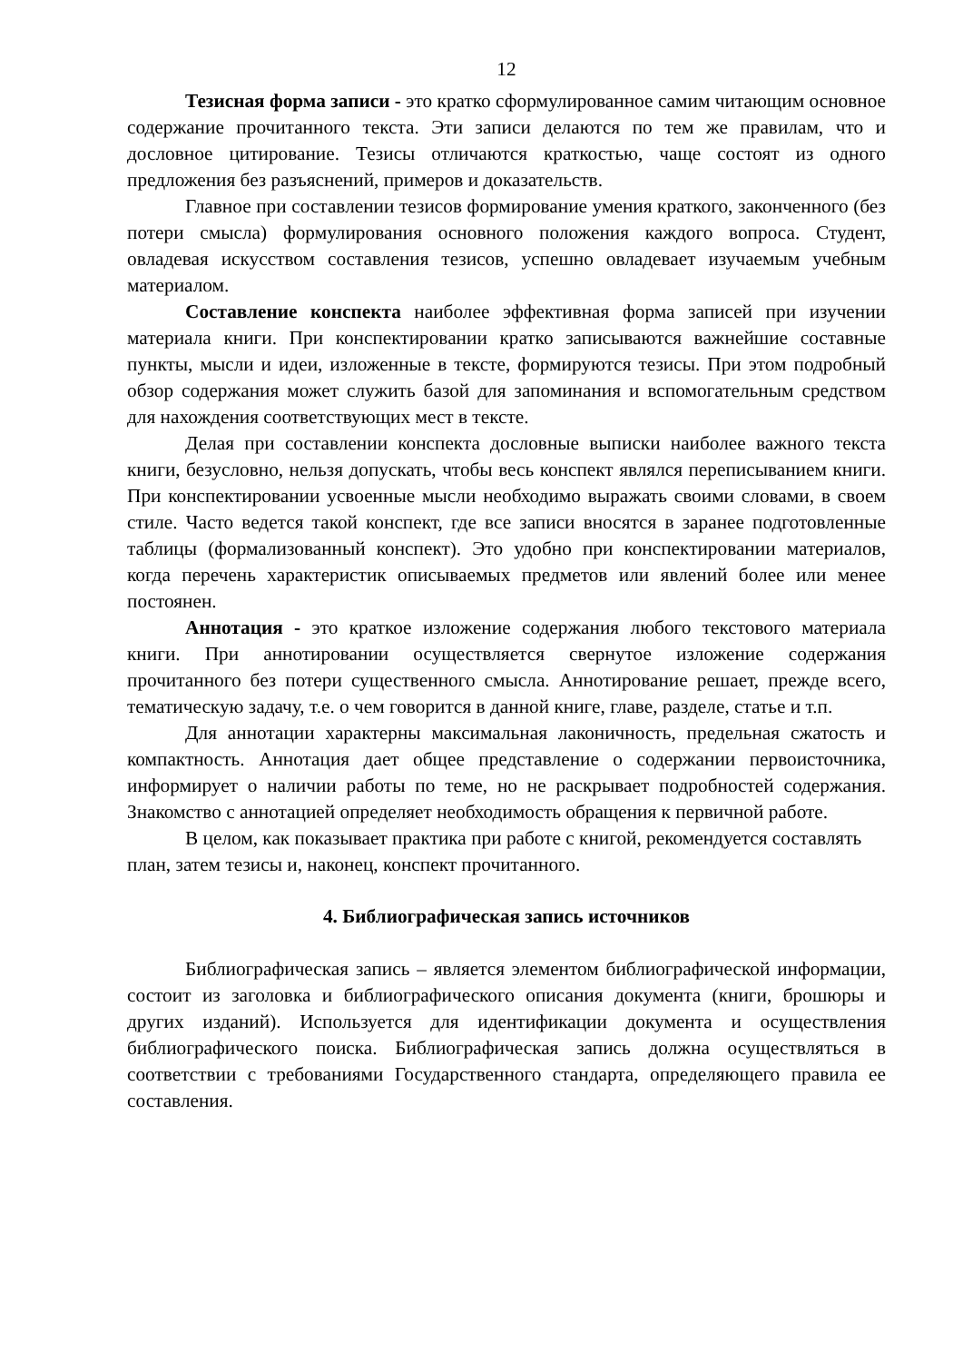12
Тезисная форма записи - это кратко сформулированное самим читающим основное содержание прочитанного текста. Эти записи делаются по тем же правилам, что и дословное цитирование. Тезисы отличаются краткостью, чаще состоят из одного предложения без разъяснений, примеров и доказательств.
Главное при составлении тезисов формирование умения краткого, законченного (без потери смысла) формулирования основного положения каждого вопроса. Студент, овладевая искусством составления тезисов, успешно овладевает изучаемым учебным материалом.
Составление конспекта наиболее эффективная форма записей при изучении материала книги. При конспектировании кратко записываются важнейшие составные пункты, мысли и идеи, изложенные в тексте, формируются тезисы. При этом подробный обзор содержания может служить базой для запоминания и вспомогательным средством для нахождения соответствующих мест в тексте.
Делая при составлении конспекта дословные выписки наиболее важного текста книги, безусловно, нельзя допускать, чтобы весь конспект являлся переписыванием книги. При конспектировании усвоенные мысли необходимо выражать своими словами, в своем стиле. Часто ведется такой конспект, где все записи вносятся в заранее подготовленные таблицы (формализованный конспект). Это удобно при конспектировании материалов, когда перечень характеристик описываемых предметов или явлений более или менее постоянен.
Аннотация - это краткое изложение содержания любого текстового материала книги. При аннотировании осуществляется свернутое изложение содержания прочитанного без потери существенного смысла. Аннотирование решает, прежде всего, тематическую задачу, т.е. о чем говорится в данной книге, главе, разделе, статье и т.п.
Для аннотации характерны максимальная лаконичность, предельная сжатость и компактность. Аннотация дает общее представление о содержании первоисточника, информирует о наличии работы по теме, но не раскрывает подробностей содержания. Знакомство с аннотацией определяет необходимость обращения к первичной работе.
В целом, как показывает практика при работе с книгой, рекомендуется составлять план, затем тезисы и, наконец, конспект прочитанного.
4. Библиографическая запись источников
Библиографическая запись – является элементом библиографической информации, состоит из заголовка и библиографического описания документа (книги, брошюры и других изданий). Используется для идентификации документа и осуществления библиографического поиска. Библиографическая запись должна осуществляться в соответствии с требованиями Государственного стандарта, определяющего правила ее составления.